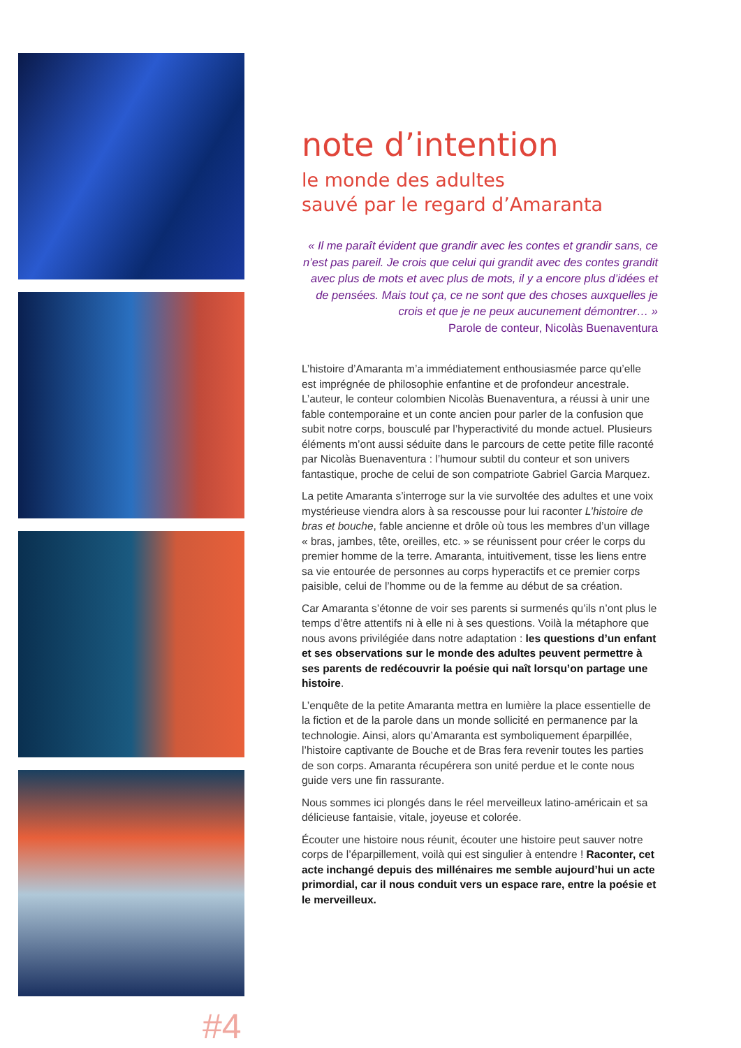#4
note d’intention
le monde des adultes
sauvé par le regard d’Amaranta
« Il me paraît évident que grandir avec les contes et grandir sans, ce n’est pas pareil. Je crois que celui qui grandit avec des contes grandit avec plus de mots et avec plus de mots, il y a encore plus d’idées et de pensées. Mais tout ça, ce ne sont que des choses auxquelles je crois et que je ne peux aucunement démontrer… »
Parole de conteur, Nicolàs Buenaventura
L’histoire d’Amaranta m’a immédiatement enthousiasmée parce qu’elle est imprégnée de philosophie enfantine et de profondeur ancestrale. L’auteur, le conteur colombien Nicolàs Buenaventura, a réussi à unir une fable contemporaine et un conte ancien pour parler de la confusion que subit notre corps, bousculé par l’hyperactivité du monde actuel. Plusieurs éléments m’ont aussi séduite dans le parcours de cette petite fille raconté par Nicolàs Buenaventura : l’humour subtil du conteur et son univers fantastique, proche de celui de son compatriote Gabriel Garcia Marquez.
La petite Amaranta s’interroge sur la vie survoltée des adultes et une voix mystérieuse viendra alors à sa rescousse pour lui raconter L’histoire de bras et bouche, fable ancienne et drôle où tous les membres d’un village « bras, jambes, tête, oreilles, etc. » se réunissent pour créer le corps du premier homme de la terre. Amaranta, intuitivement, tisse les liens entre sa vie entourée de personnes au corps hyperactifs et ce premier corps paisible, celui de l’homme ou de la femme au début de sa création.
Car Amaranta s’étonne de voir ses parents si surmenés qu’ils n’ont plus le temps d’être attentifs ni à elle ni à ses questions. Voilà la métaphore que nous avons privilégiée dans notre adaptation : les questions d’un enfant et ses observations sur le monde des adultes peuvent permettre à ses parents de redécouvrir la poésie qui naît lorsqu’on partage une histoire.
L’enquête de la petite Amaranta mettra en lumière la place essentielle de la fiction et de la parole dans un monde sollicité en permanence par la technologie. Ainsi, alors qu’Amaranta est symboliquement éparpillée, l’histoire captivante de Bouche et de Bras fera revenir toutes les parties de son corps. Amaranta récupérera son unité perdue et le conte nous guide vers une fin rassurante.
Nous sommes ici plongés dans le réel merveilleux latino-américain et sa délicieuse fantaisie, vitale, joyeuse et colorée.
Écouter une histoire nous réunit, écouter une histoire peut sauver notre corps de l’éparpillement, voilà qui est singulier à entendre ! Raconter, cet acte inchangé depuis des millénaires me semble aujourd’hui un acte primordial, car il nous conduit vers un espace rare, entre la poésie et le merveilleux.